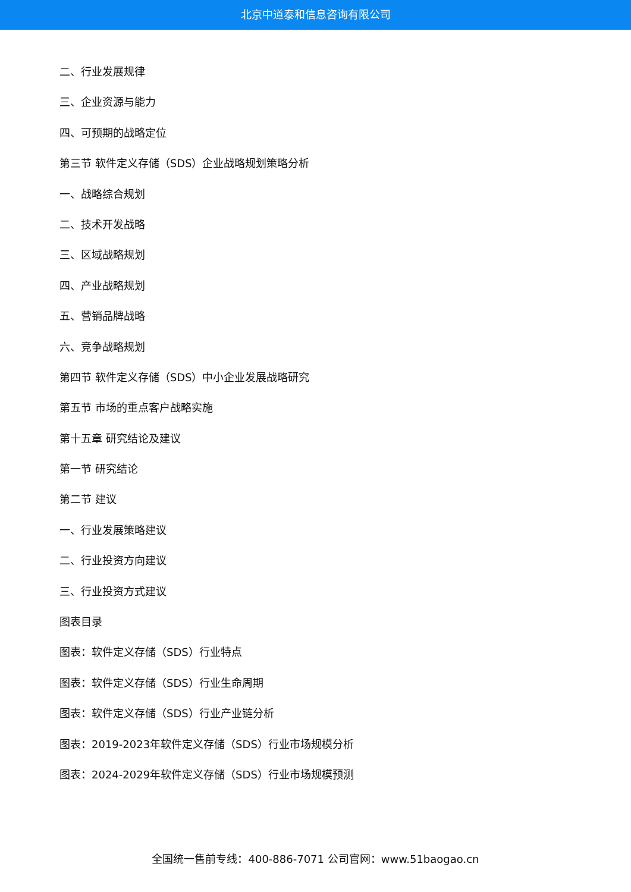北京中道泰和信息咨询有限公司
二、行业发展规律
三、企业资源与能力
四、可预期的战略定位
第三节 软件定义存储（SDS）企业战略规划策略分析
一、战略综合规划
二、技术开发战略
三、区域战略规划
四、产业战略规划
五、营销品牌战略
六、竞争战略规划
第四节 软件定义存储（SDS）中小企业发展战略研究
第五节 市场的重点客户战略实施
第十五章 研究结论及建议
第一节 研究结论
第二节 建议
一、行业发展策略建议
二、行业投资方向建议
三、行业投资方式建议
图表目录
图表：软件定义存储（SDS）行业特点
图表：软件定义存储（SDS）行业生命周期
图表：软件定义存储（SDS）行业产业链分析
图表：2019-2023年软件定义存储（SDS）行业市场规模分析
图表：2024-2029年软件定义存储（SDS）行业市场规模预测
全国统一售前专线：400-886-7071 公司官网：www.51baogao.cn